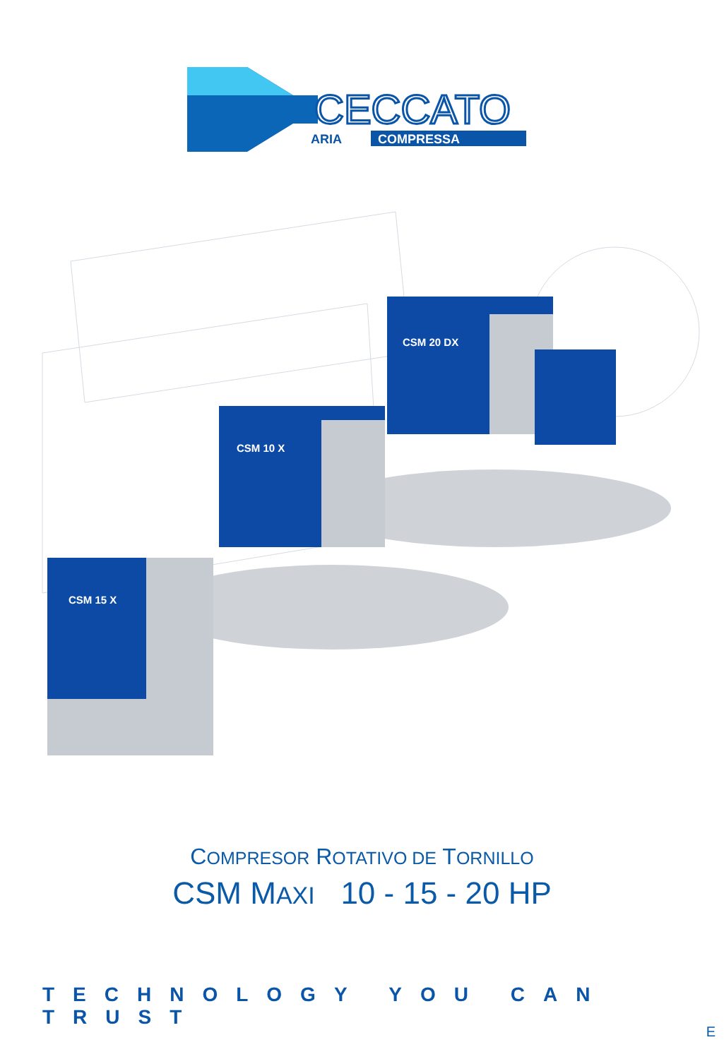CECCATO
ARIA
COMPRESSA
CSM 20 DX
CSM 10 X
CSM 15 X
COMPRESOR ROTATIVO DE TORNILLO
CSM MAXI 10 - 15 - 20 HP
TECHNOLOGY YOU CAN TRUST
E